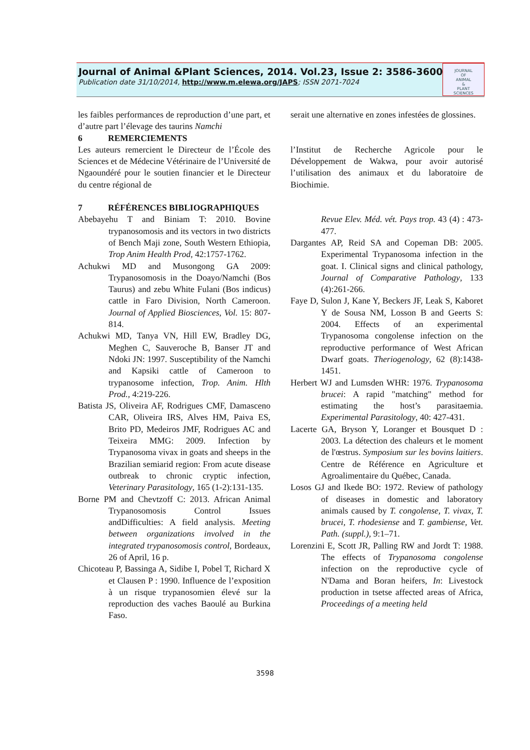Journal of Animal &Plant Sciences, 2014. Vol.23, Issue 2: 3586-3600
Publication date 31/10/2014, http://www.m.elewa.org/JAPS; ISSN 2071-7024
JOURNAL
OF
ANIMAL
&
PLANT
SCIENCES
les faibles performances de reproduction d’une part, et d’autre part l’élevage des taurins Namchi
serait une alternative en zones infestées de glossines.
6 REMERCIEMENTS
Les auteurs remercient le Directeur de l’École des Sciences et de Médecine Vétérinaire de l’Université de Ngaoundéré pour le soutien financier et le Directeur du centre régional de
l’Institut de Recherche Agricole pour le Développement de Wakwa, pour avoir autorisé l’utilisation des animaux et du laboratoire de Biochimie.
7 RÉFÉRENCES BIBLIOGRAPHIQUES
Abebayehu T and Biniam T: 2010. Bovine trypanosomosis and its vectors in two districts of Bench Maji zone, South Western Ethiopia, Trop Anim Health Prod, 42:1757-1762.
Achukwi MD and Musongong GA 2009: Trypanosomosis in the Doayo/Namchi (Bos Taurus) and zebu White Fulani (Bos indicus) cattle in Faro Division, North Cameroon. Journal of Applied Biosciences, Vol. 15: 807-814.
Achukwi MD, Tanya VN, Hill EW, Bradley DG, Meghen C, Sauveroche B, Banser JT and Ndoki JN: 1997. Susceptibility of the Namchi and Kapsiki cattle of Cameroon to trypanosome infection, Trop. Anim. Hlth Prod., 4:219-226.
Batista JS, Oliveira AF, Rodrigues CMF, Damasceno CAR, Oliveira IRS, Alves HM, Paiva ES, Brito PD, Medeiros JMF, Rodrigues AC and Teixeira MMG: 2009. Infection by Trypanosoma vivax in goats and sheeps in the Brazilian semiarid region: From acute disease outbreak to chronic cryptic infection, Veterinary Parasitology, 165 (1-2):131-135.
Borne PM and Chevtzoff C: 2013. African Animal Trypanosomosis Control Issues andDifficulties: A field analysis. Meeting between organizations involved in the integrated trypanosomosis control, Bordeaux, 26 of April, 16 p.
Chicoteau P, Bassinga A, Sidibe I, Pobel T, Richard X et Clausen P : 1990. Influence de l’exposition à un risque trypanosomien élevé sur la reproduction des vaches Baoulé au Burkina Faso.
Revue Elev. Méd. vét. Pays trop. 43 (4) : 473-477.
Dargantes AP, Reid SA and Copeman DB: 2005. Experimental Trypanosoma infection in the goat. I. Clinical signs and clinical pathology, Journal of Comparative Pathology, 133 (4):261-266.
Faye D, Sulon J, Kane Y, Beckers JF, Leak S, Kaboret Y de Sousa NM, Losson B and Geerts S: 2004. Effects of an experimental Trypanosoma congolense infection on the reproductive performance of West African Dwarf goats. Theriogenology, 62 (8):1438-1451.
Herbert WJ and Lumsden WHR: 1976. Trypanosoma brucei: A rapid "matching" method for estimating the host’s parasitaemia. Experimental Parasitology, 40: 427-431.
Lacerte GA, Bryson Y, Loranger et Bousquet D : 2003. La détection des chaleurs et le moment de l'œstrus. Symposium sur les bovins laitiers. Centre de Référence en Agriculture et Agroalimentaire du Québec, Canada.
Losos GJ and Ikede BO: 1972. Review of pathology of diseases in domestic and laboratory animals caused by T. congolense, T. vivax, T. brucei, T. rhodesiense and T. gambiense, Vet. Path. (suppl.), 9:1–71.
Lorenzini E, Scott JR, Palling RW and Jordt T: 1988. The effects of Trypanosoma congolense infection on the reproductive cycle of N'Dama and Boran heifers, In: Livestock production in tsetse affected areas of Africa, Proceedings of a meeting held
3598